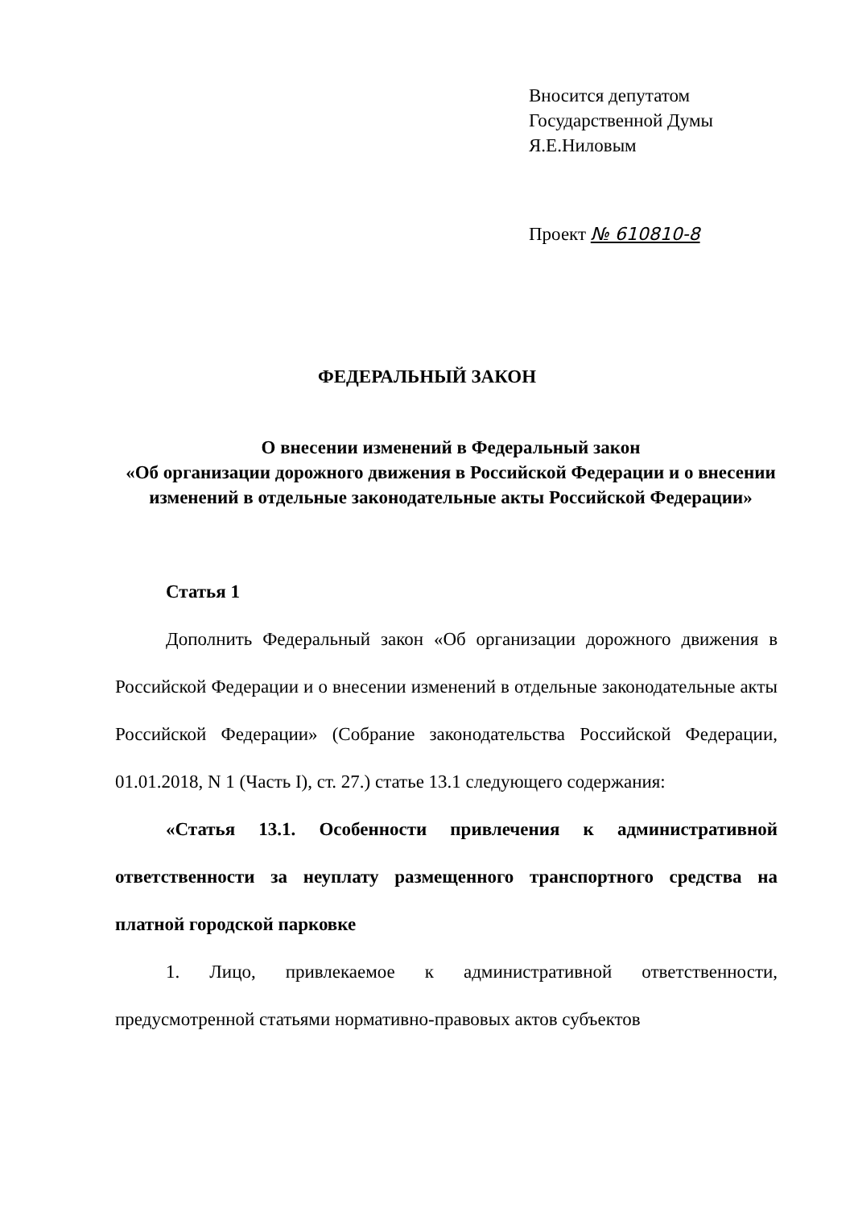Вносится депутатом
Государственной Думы
Я.Е.Ниловым
Проект № 610810-8
ФЕДЕРАЛЬНЫЙ ЗАКОН
О внесении изменений в Федеральный закон
«Об организации дорожного движения в Российской Федерации и о внесении изменений в отдельные законодательные акты Российской Федерации»
Статья 1
Дополнить Федеральный закон «Об организации дорожного движения в Российской Федерации и о внесении изменений в отдельные законодательные акты Российской Федерации» (Собрание законодательства Российской Федерации, 01.01.2018, N 1 (Часть I), ст. 27.) статье 13.1 следующего содержания:
«Статья 13.1. Особенности привлечения к административной ответственности за неуплату размещенного транспортного средства на платной городской парковке
1. Лицо, привлекаемое к административной ответственности, предусмотренной статьями нормативно-правовых актов субъектов